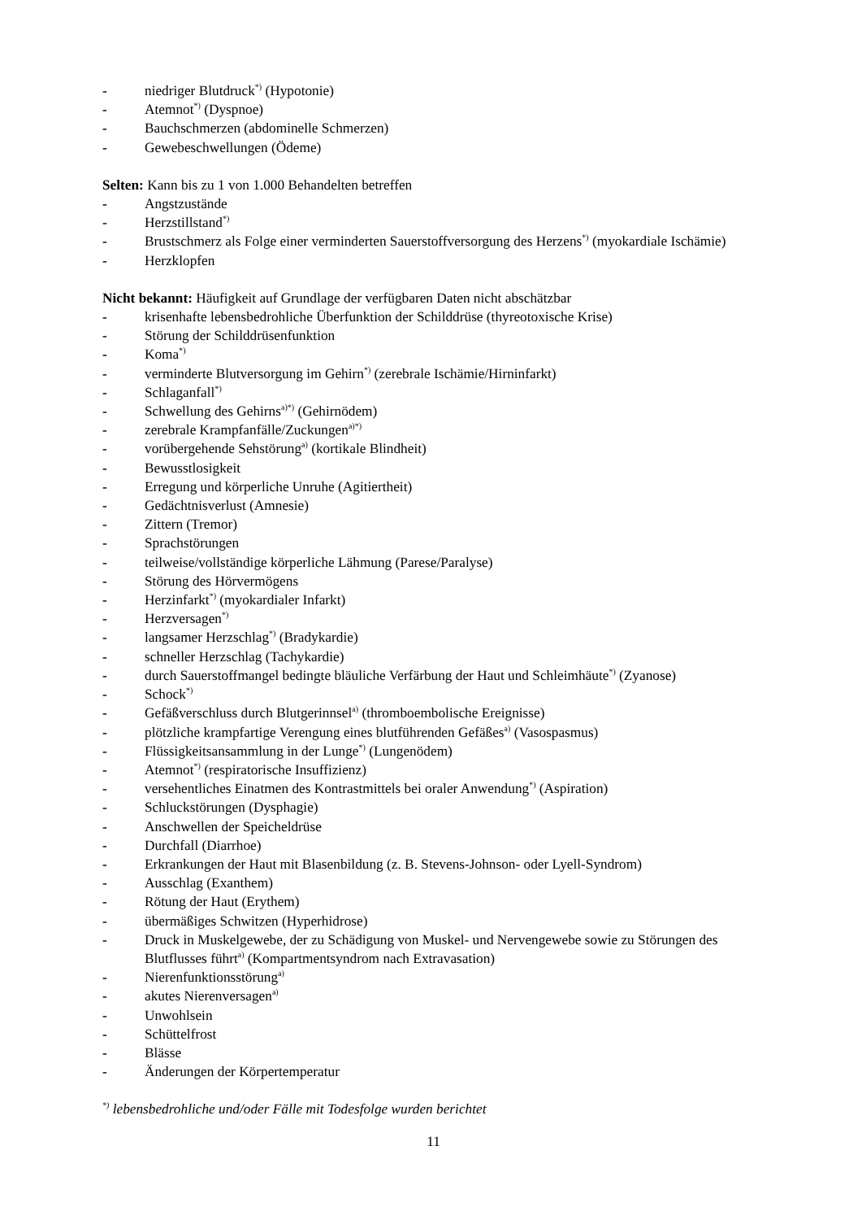- niedriger Blutdruck<sup>*)</sup> (Hypotonie)
- Atemnot<sup>*)</sup> (Dyspnoe)
- Bauchschmerzen (abdominelle Schmerzen)
- Gewebeschwellungen (Ödeme)
Selten: Kann bis zu 1 von 1.000 Behandelten betreffen
- Angstzustände
- Herzstillstand<sup>*)</sup>
- Brustschmerz als Folge einer verminderten Sauerstoffversorgung des Herzens<sup>*)</sup> (myokardiale Ischämie)
- Herzklopfen
Nicht bekannt: Häufigkeit auf Grundlage der verfügbaren Daten nicht abschätzbar
- krisenhafte lebensbedrohliche Überfunktion der Schilddrüse (thyreotoxische Krise)
- Störung der Schilddrüsenfunktion
- Koma<sup>*)</sup>
- verminderte Blutversorgung im Gehirn<sup>*)</sup> (zerebrale Ischämie/Hirninfarkt)
- Schlaganfall<sup>*)</sup>
- Schwellung des Gehirns<sup>a)*)</sup> (Gehirnödem)
- zerebrale Krampfanfälle/Zuckungen<sup>a)*)</sup>
- vorübergehende Sehstörung<sup>a)</sup> (kortikale Blindheit)
- Bewusstlosigkeit
- Erregung und körperliche Unruhe (Agitiertheit)
- Gedächtnisverlust (Amnesie)
- Zittern (Tremor)
- Sprachstörungen
- teilweise/vollständige körperliche Lähmung (Parese/Paralyse)
- Störung des Hörvermögens
- Herzinfarkt<sup>*)</sup> (myokardialer Infarkt)
- Herzversagen<sup>*)</sup>
- langsamer Herzschlag<sup>*)</sup> (Bradykardie)
- schneller Herzschlag (Tachykardie)
- durch Sauerstoffmangel bedingte bläuliche Verfärbung der Haut und Schleimhäute<sup>*)</sup> (Zyanose)
- Schock<sup>*)</sup>
- Gefäßverschluss durch Blutgerinnsel<sup>a)</sup> (thromboembolische Ereignisse)
- plötzliche krampfartige Verengung eines blutführenden Gefäßes<sup>a)</sup> (Vasospasmus)
- Flüssigkeitsansammlung in der Lunge<sup>*)</sup> (Lungenödem)
- Atemnot<sup>*)</sup> (respiratorische Insuffizienz)
- versehentliches Einatmen des Kontrastmittels bei oraler Anwendung<sup>*)</sup> (Aspiration)
- Schluckstörungen (Dysphagie)
- Anschwellen der Speicheldrüse
- Durchfall (Diarrhoe)
- Erkrankungen der Haut mit Blasenbildung (z. B. Stevens-Johnson- oder Lyell-Syndrom)
- Ausschlag (Exanthem)
- Rötung der Haut (Erythem)
- übermäßiges Schwitzen (Hyperhidrose)
- Druck in Muskelgewebe, der zu Schädigung von Muskel- und Nervengewebe sowie zu Störungen des Blutflusses führt<sup>a)</sup> (Kompartmentsyndrom nach Extravasation)
- Nierenfunktionsstörung<sup>a)</sup>
- akutes Nierenversagen<sup>a)</sup>
- Unwohlsein
- Schüttelfrost
- Blässe
- Änderungen der Körpertemperatur
<sup>*)</sup> lebensbedrohliche und/oder Fälle mit Todesfolge wurden berichtet
11